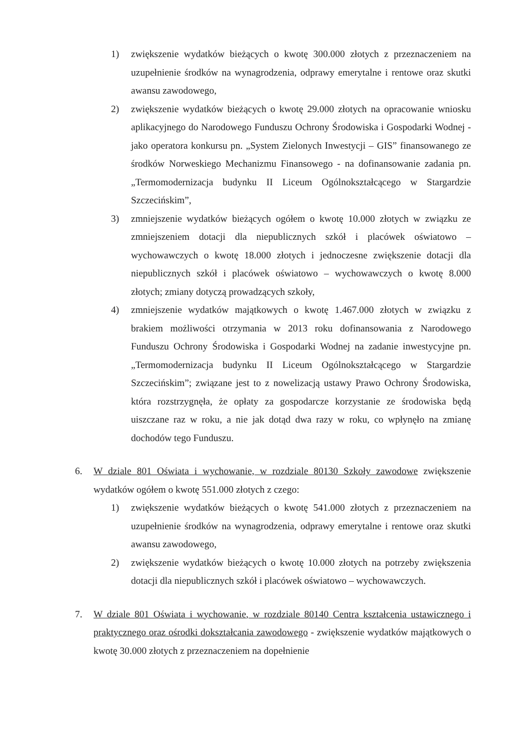1) zwiększenie wydatków bieżących o kwotę 300.000 złotych z przeznaczeniem na uzupełnienie środków na wynagrodzenia, odprawy emerytalne i rentowe oraz skutki awansu zawodowego,
2) zwiększenie wydatków bieżących o kwotę 29.000 złotych na opracowanie wniosku aplikacyjnego do Narodowego Funduszu Ochrony Środowiska i Gospodarki Wodnej - jako operatora konkursu pn. „System Zielonych Inwestycji – GIS” finansowanego ze środków Norweskiego Mechanizmu Finansowego - na dofinansowanie zadania pn. „Termomodernizacja budynku II Liceum Ogólnokształcącego w Stargardzie Szczecińskim”,
3) zmniejszenie wydatków bieżących ogółem o kwotę 10.000 złotych w związku ze zmniejszeniem dotacji dla niepublicznych szkół i placówek oświatowo – wychowawczych o kwotę 18.000 złotych i jednoczesne zwiększenie dotacji dla niepublicznych szkół i placówek oświatowo – wychowawczych o kwotę 8.000 złotych; zmiany dotyczą prowadzących szkoły,
4) zmniejszenie wydatków majątkowych o kwotę 1.467.000 złotych w związku z brakiem możliwości otrzymania w 2013 roku dofinansowania z Narodowego Funduszu Ochrony Środowiska i Gospodarki Wodnej na zadanie inwestycyjne pn. „Termomodernizacja budynku II Liceum Ogólnokształcącego w Stargardzie Szczecińskim”; związane jest to z nowelizacją ustawy Prawo Ochrony Środowiska, która rozstrzygnęła, że opłaty za gospodarcze korzystanie ze środowiska będą uiszczane raz w roku, a nie jak dotąd dwa razy w roku, co wpłynęło na zmianę dochodów tego Funduszu.
6. W dziale 801 Oświata i wychowanie, w rozdziale 80130 Szkoły zawodowe zwiększenie wydatków ogółem o kwotę 551.000 złotych z czego:
1) zwiększenie wydatków bieżących o kwotę 541.000 złotych z przeznaczeniem na uzupełnienie środków na wynagrodzenia, odprawy emerytalne i rentowe oraz skutki awansu zawodowego,
2) zwiększenie wydatków bieżących o kwotę 10.000 złotych na potrzeby zwiększenia dotacji dla niepublicznych szkół i placówek oświatowo – wychowawczych.
7. W dziale 801 Oświata i wychowanie, w rozdziale 80140 Centra kształcenia ustawicznego i praktycznego oraz ośrodki dokształcania zawodowego - zwiększenie wydatków majątkowych o kwotę 30.000 złotych z przeznaczeniem na dopełnienie